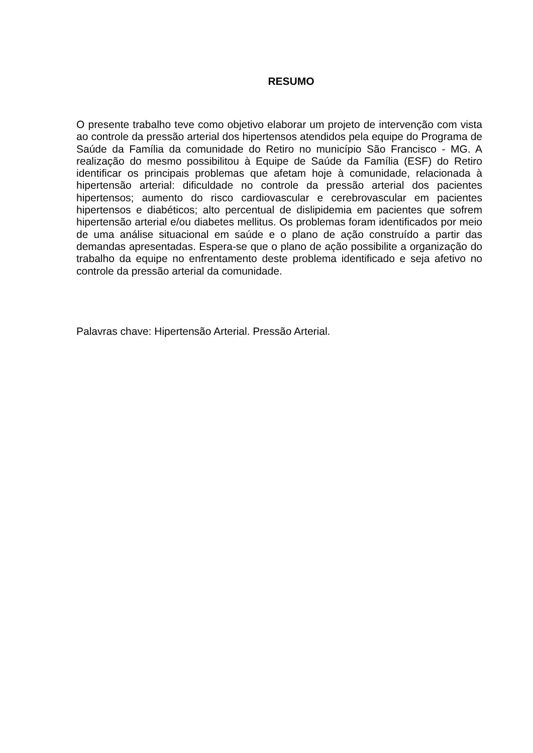RESUMO
O presente trabalho teve como objetivo elaborar um projeto de intervenção com vista ao controle da pressão arterial dos hipertensos atendidos pela equipe do Programa de Saúde da Família da comunidade do Retiro no município São Francisco - MG. A realização do mesmo possibilitou à Equipe de Saúde da Família (ESF) do Retiro identificar os principais problemas que afetam hoje à comunidade, relacionada à hipertensão arterial: dificuldade no controle da pressão arterial dos pacientes hipertensos; aumento do risco cardiovascular e cerebrovascular em pacientes hipertensos e diabéticos; alto percentual de dislipidemia em pacientes que sofrem hipertensão arterial e/ou diabetes mellitus. Os problemas foram identificados por meio de uma análise situacional em saúde e o plano de ação construído a partir das demandas apresentadas. Espera-se que o plano de ação possibilite a organização do trabalho da equipe no enfrentamento deste problema identificado e seja afetivo no controle da pressão arterial da comunidade.
Palavras chave: Hipertensão Arterial. Pressão Arterial.